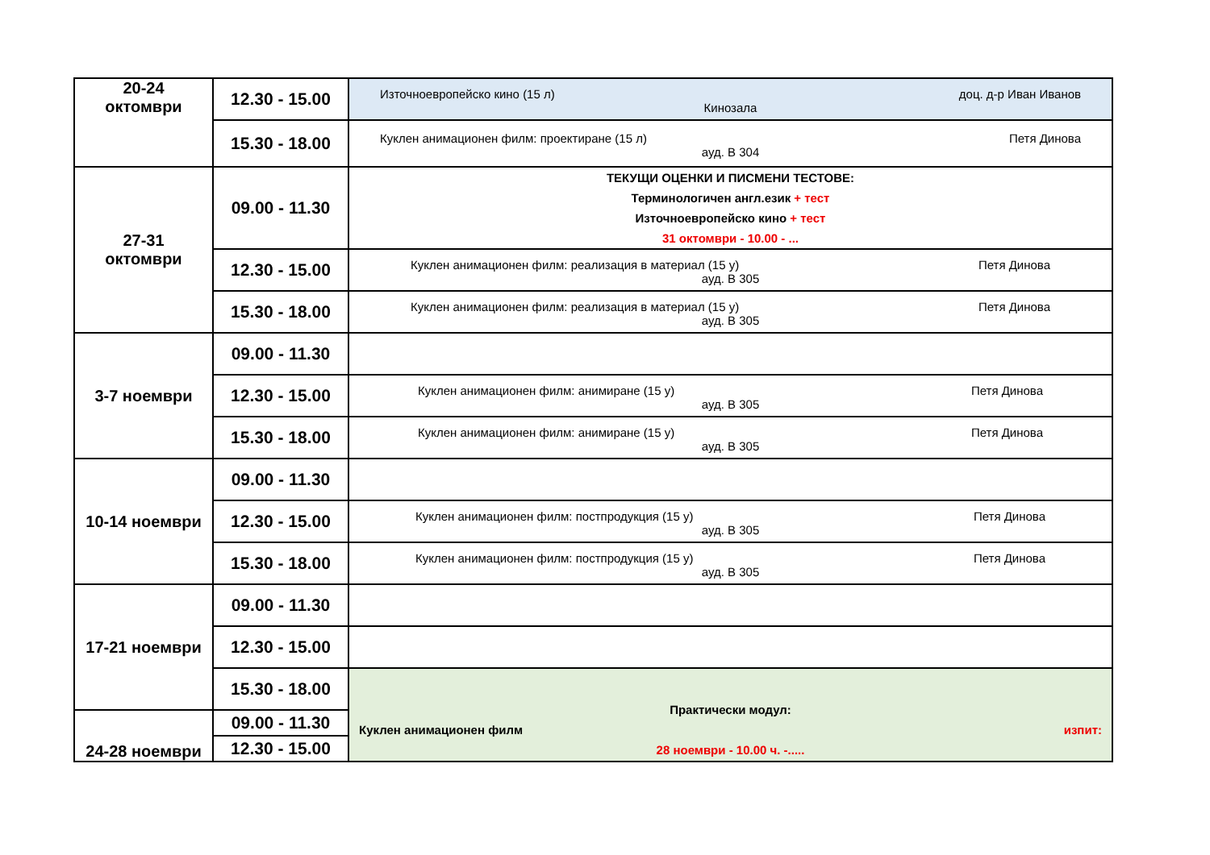| 20-24 октомври | 12.30 - 15.00 | Източноевропейско кино (15 л) доц. д-р Иван Иванов Кинозала |
| | 15.30 - 18.00 | Куклен анимационен филм: проектиране (15 л) Петя Динова ауд. В 304 |
| 27-31 октомври | 09.00 - 11.30 | ТЕКУЩИ ОЦЕНКИ И ПИСМЕНИ ТЕСТОВЕ: Терминологичен англ.език + тест Източноевропейско кино + тест 31 октомври - 10.00 - ... |
| | 12.30 - 15.00 | Куклен анимационен филм: реализация в материал (15 у) Петя Динова ауд. В 305 |
| | 15.30 - 18.00 | Куклен анимационен филм: реализация в материал (15 у) Петя Динова ауд. В 305 |
| 3-7 ноември | 09.00 - 11.30 | |
| | 12.30 - 15.00 | Куклен анимационен филм: анимиране (15 у) Петя Динова ауд. В 305 |
| | 15.30 - 18.00 | Куклен анимационен филм: анимиране (15 у) Петя Динова ауд. В 305 |
| 10-14 ноември | 09.00 - 11.30 | |
| | 12.30 - 15.00 | Куклен анимационен филм: постпродукция (15 у) Петя Динова ауд. В 305 |
| | 15.30 - 18.00 | Куклен анимационен филм: постпродукция (15 у) Петя Динова ауд. В 305 |
| 17-21 ноември | 09.00 - 11.30 | |
| | 12.30 - 15.00 | |
| | 15.30 - 18.00 | Практически модул: Куклен анимационен филм изпит: 28 ноември - 10.00 ч. -..... |
| 24-28 ноември | 09.00 - 11.30 | |
| | 12.30 - 15.00 | |